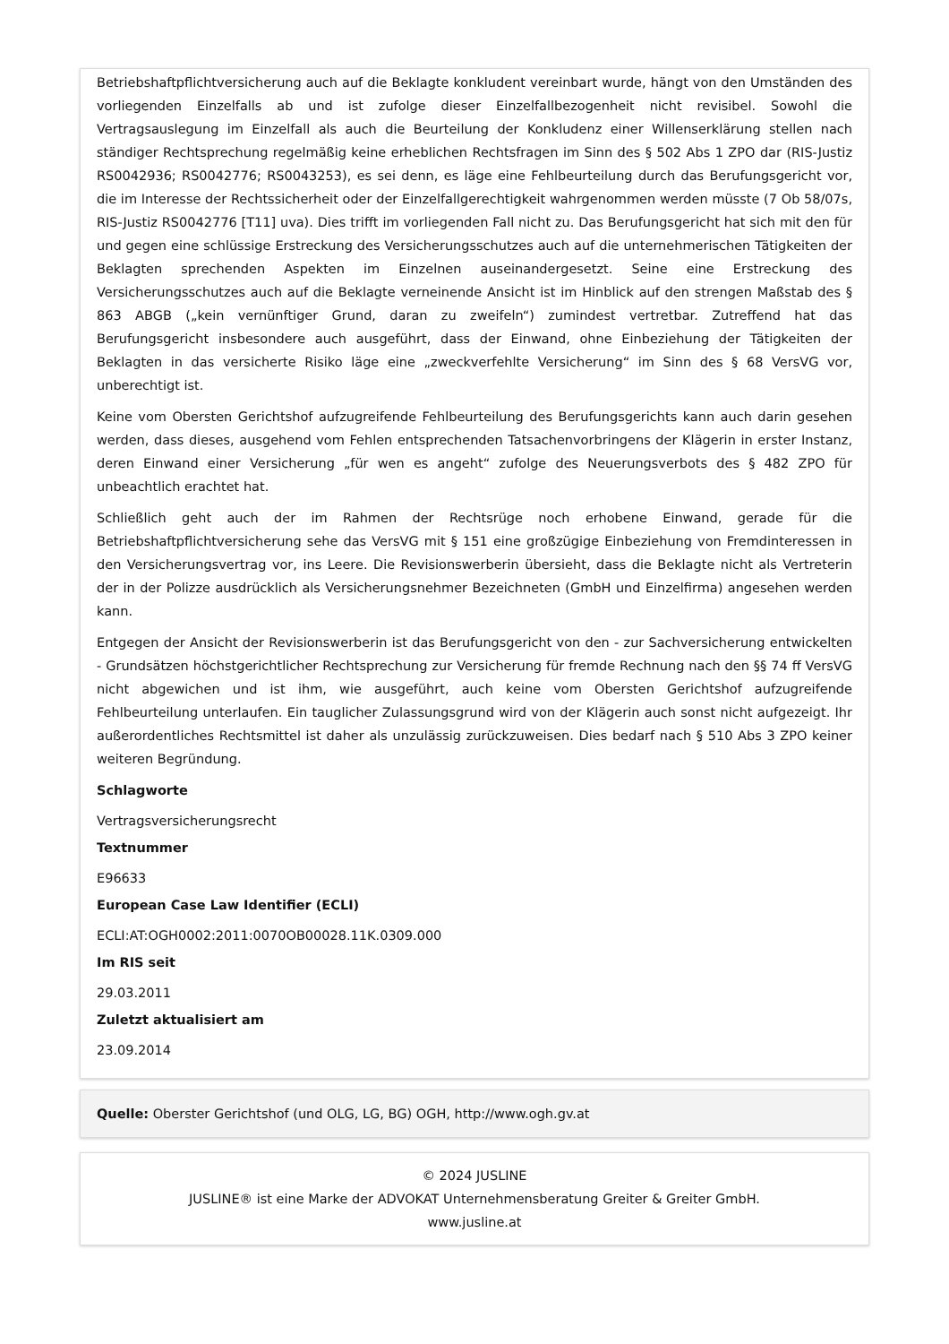Betriebshaftpflichtversicherung auch auf die Beklagte konkludent vereinbart wurde, hängt von den Umständen des vorliegenden Einzelfalls ab und ist zufolge dieser Einzelfallbezogenheit nicht revisibel. Sowohl die Vertragsauslegung im Einzelfall als auch die Beurteilung der Konkludenz einer Willenserklärung stellen nach ständiger Rechtsprechung regelmäßig keine erheblichen Rechtsfragen im Sinn des § 502 Abs 1 ZPO dar (RIS-Justiz RS0042936; RS0042776; RS0043253), es sei denn, es läge eine Fehlbeurteilung durch das Berufungsgericht vor, die im Interesse der Rechtssicherheit oder der Einzelfallgerechtigkeit wahrgenommen werden müsste (7 Ob 58/07s, RIS-Justiz RS0042776 [T11] uva). Dies trifft im vorliegenden Fall nicht zu. Das Berufungsgericht hat sich mit den für und gegen eine schlüssige Erstreckung des Versicherungsschutzes auch auf die unternehmerischen Tätigkeiten der Beklagten sprechenden Aspekten im Einzelnen auseinandergesetzt. Seine eine Erstreckung des Versicherungsschutzes auch auf die Beklagte verneinende Ansicht ist im Hinblick auf den strengen Maßstab des § 863 ABGB („kein vernünftiger Grund, daran zu zweifeln“) zumindest vertretbar. Zutreffend hat das Berufungsgericht insbesondere auch ausgeführt, dass der Einwand, ohne Einbeziehung der Tätigkeiten der Beklagten in das versicherte Risiko läge eine „zweckverfehlte Versicherung“ im Sinn des § 68 VersVG vor, unberechtigt ist.
Keine vom Obersten Gerichtshof aufzugreifende Fehlbeurteilung des Berufungsgerichts kann auch darin gesehen werden, dass dieses, ausgehend vom Fehlen entsprechenden Tatsachenvorbringens der Klägerin in erster Instanz, deren Einwand einer Versicherung „für wen es angeht“ zufolge des Neuerungsverbots des § 482 ZPO für unbeachtlich erachtet hat.
Schließlich geht auch der im Rahmen der Rechtsrüge noch erhobene Einwand, gerade für die Betriebshaftpflichtversicherung sehe das VersVG mit § 151 eine großzügige Einbeziehung von Fremdinteressen in den Versicherungsvertrag vor, ins Leere. Die Revisionswerberin übersieht, dass die Beklagte nicht als Vertreterin der in der Polizze ausdrücklich als Versicherungsnehmer Bezeichneten (GmbH und Einzelfirma) angesehen werden kann.
Entgegen der Ansicht der Revisionswerberin ist das Berufungsgericht von den - zur Sachversicherung entwickelten - Grundsätzen höchstgerichtlicher Rechtsprechung zur Versicherung für fremde Rechnung nach den §§ 74 ff VersVG nicht abgewichen und ist ihm, wie ausgeführt, auch keine vom Obersten Gerichtshof aufzugreifende Fehlbeurteilung unterlaufen. Ein tauglicher Zulassungsgrund wird von der Klägerin auch sonst nicht aufgezeigt. Ihr außerordentliches Rechtsmittel ist daher als unzulässig zurückzuweisen. Dies bedarf nach § 510 Abs 3 ZPO keiner weiteren Begründung.
Schlagworte
Vertragsversicherungsrecht
Textnummer
E96633
European Case Law Identifier (ECLI)
ECLI:AT:OGH0002:2011:0070OB00028.11K.0309.000
Im RIS seit
29.03.2011
Zuletzt aktualisiert am
23.09.2014
Quelle: Oberster Gerichtshof (und OLG, LG, BG) OGH, http://www.ogh.gv.at
© 2024 JUSLINE
JUSLINE® ist eine Marke der ADVOKAT Unternehmensberatung Greiter & Greiter GmbH.
www.jusline.at